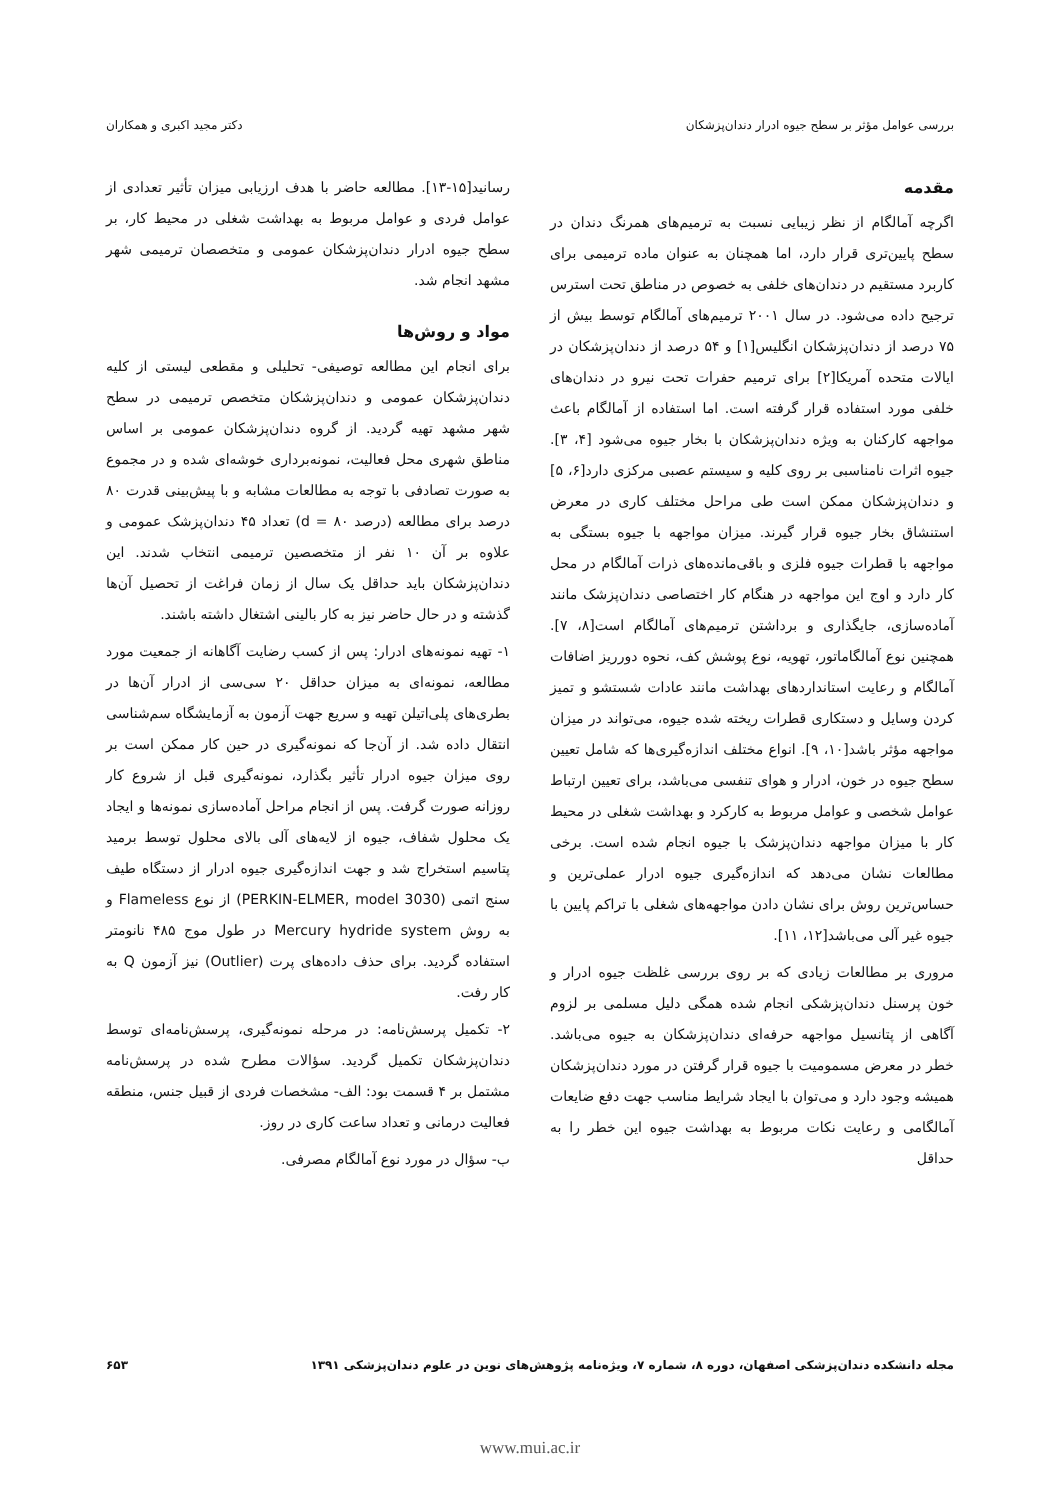بررسی عوامل مؤثر بر سطح جیوه ادرار دندان‌پزشکان دکتر مجید اکبری و همکاران
مقدمه
اگرچه آمالگام از نظر زیبایی نسبت به ترمیم‌های همرنگ دندان در سطح پایین‌تری قرار دارد، اما همچنان به عنوان ماده ترمیمی برای کاربرد مستقیم در دندان‌های خلفی به خصوص در مناطق تحت استرس ترجیح داده می‌شود. در سال ۲۰۰۱ ترمیم‌های آمالگام توسط بیش از ۷۵ درصد از دندان‌پزشکان انگلیس[۱] و ۵۴ درصد از دندان‌پزشکان در ایالات متحده آمریکا[۲] برای ترمیم حفرات تحت نیرو در دندان‌های خلفی مورد استفاده قرار گرفته است. اما استفاده از آمالگام باعث مواجهه کارکنان به ویژه دندان‌پزشکان با بخار جیوه می‌شود [۴، ۳]. جیوه اثرات نامناسبی بر روی کلیه و سیستم عصبی مرکزی دارد[۶، ۵] و دندان‌پزشکان ممکن است طی مراحل مختلف کاری در معرض استنشاق بخار جیوه قرار گیرند. میزان مواجهه با جیوه بستگی به مواجهه با قطرات جیوه فلزی و باقی‌مانده‌های ذرات آمالگام در محل کار دارد و اوج این مواجهه در هنگام کار اختصاصی دندان‌پزشک مانند آماده‌سازی، جایگذاری و برداشتن ترمیم‌های آمالگام است[۸، ۷]. همچنین نوع آمالگاماتور، تهویه، نوع پوشش کف، نحوه دورریز اضافات آمالگام و رعایت استانداردهای بهداشت مانند عادات شستشو و تمیز کردن وسایل و دستکاری قطرات ریخته شده جیوه، می‌تواند در میزان مواجهه مؤثر باشد[۱۰، ۹]. انواع مختلف اندازه‌گیری‌ها که شامل تعیین سطح جیوه در خون، ادرار و هوای تنفسی می‌باشد، برای تعیین ارتباط عوامل شخصی و عوامل مربوط به کارکرد و بهداشت شغلی در محیط کار با میزان مواجهه دندان‌پزشک با جیوه انجام شده است. برخی مطالعات نشان می‌دهد که اندازه‌گیری جیوه ادرار عملی‌ترین و حساس‌ترین روش برای نشان دادن مواجهه‌های شغلی با تراکم پایین با جیوه غیر آلی می‌باشد[۱۲، ۱۱].
مروری بر مطالعات زیادی که بر روی بررسی غلظت جیوه ادرار و خون پرسنل دندان‌پزشکی انجام شده همگی دلیل مسلمی بر لزوم آگاهی از پتانسیل مواجهه حرفه‌ای دندان‌پزشکان به جیوه می‌باشد. خطر در معرض مسمومیت با جیوه قرار گرفتن در مورد دندان‌پزشکان همیشه وجود دارد و می‌توان با ایجاد شرایط مناسب جهت دفع ضایعات آمالگامی و رعایت نکات مربوط به بهداشت جیوه این خطر را به حداقل
رسانید[۱۵-۱۳]. مطالعه حاضر با هدف ارزیابی میزان تأثیر تعدادی از عوامل فردی و عوامل مربوط به بهداشت شغلی در محیط کار، بر سطح جیوه ادرار دندان‌پزشکان عمومی و متخصصان ترمیمی شهر مشهد انجام شد.
مواد و روش‌ها
برای انجام این مطالعه توصیفی- تحلیلی و مقطعی لیستی از کلیه دندان‌پزشکان عمومی و دندان‌پزشکان متخصص ترمیمی در سطح شهر مشهد تهیه گردید. از گروه دندان‌پزشکان عمومی بر اساس مناطق شهری محل فعالیت، نمونه‌برداری خوشه‌ای شده و در مجموع به صورت تصادفی با توجه به مطالعات مشابه و با پیش‌بینی قدرت ۸۰ درصد برای مطالعه (درصد ۸۰ = d) تعداد ۴۵ دندان‌پزشک عمومی و علاوه بر آن ۱۰ نفر از متخصصین ترمیمی انتخاب شدند. این دندان‌پزشکان باید حداقل یک سال از زمان فراغت از تحصیل آن‌ها گذشته و در حال حاضر نیز به کار بالینی اشتغال داشته باشند.
۱- تهیه نمونه‌های ادرار: پس از کسب رضایت آگاهانه از جمعیت مورد مطالعه، نمونه‌ای به میزان حداقل ۲۰ سی‌سی از ادرار آن‌ها در بطری‌های پلی‌اتیلن تهیه و سریع جهت آزمون به آزمایشگاه سم‌شناسی انتقال داده شد. از آن‌جا که نمونه‌گیری در حین کار ممکن است بر روی میزان جیوه ادرار تأثیر بگذارد، نمونه‌گیری قبل از شروع کار روزانه صورت گرفت. پس از انجام مراحل آماده‌سازی نمونه‌ها و ایجاد یک محلول شفاف، جیوه از لایه‌های آلی بالای محلول توسط برمید پتاسیم استخراج شد و جهت اندازه‌گیری جیوه ادرار از دستگاه طیف سنج اتمی (PERKIN-ELMER, model 3030) از نوع Flameless و به روش Mercury hydride system در طول موج ۴۸۵ نانومتر استفاده گردید. برای حذف داده‌های پرت (Outlier) نیز آزمون Q به کار رفت.
۲- تکمیل پرسش‌نامه: در مرحله نمونه‌گیری، پرسش‌نامه‌ای توسط دندان‌پزشکان تکمیل گردید. سؤالات مطرح شده در پرسش‌نامه مشتمل بر ۴ قسمت بود: الف- مشخصات فردی از قبیل جنس، منطقه فعالیت درمانی و تعداد ساعت کاری در روز.
ب- سؤال در مورد نوع آمالگام مصرفی.
مجله دانشکده دندان‌پزشکی اصفهان، دوره ۸، شماره ۷، ویژه‌نامه پژوهش‌های نوین در علوم دندان‌پزشکی ۱۳۹۱ ۶۵۳
www.mui.ac.ir